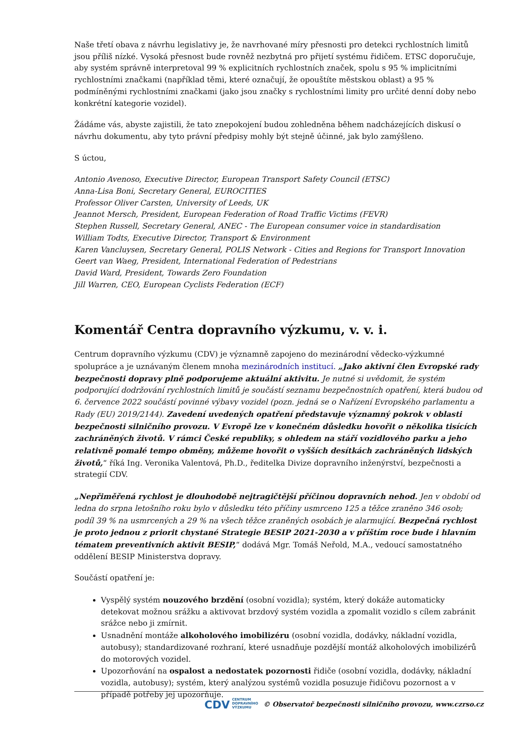Naše třetí obava z návrhu legislativy je, že navrhované míry přesnosti pro detekci rychlostních limitů jsou příliš nízké. Vysoká přesnost bude rovněž nezbytná pro přijetí systému řidičem. ETSC doporučuje, aby systém správně interpretoval 99 % explicitních rychlostních značek, spolu s 95 % implicitními rychlostními značkami (například těmi, které označují, že opouštíte městskou oblast) a 95 % podmíněnými rychlostními značkami (jako jsou značky s rychlostními limity pro určité denní doby nebo konkrétní kategorie vozidel).
Žádáme vás, abyste zajistili, že tato znepokojení budou zohledněna během nadcházejících diskusí o návrhu dokumentu, aby tyto právní předpisy mohly být stejně účinné, jak bylo zamýšleno.
S úctou,
Antonio Avenoso, Executive Director, European Transport Safety Council (ETSC)
Anna-Lisa Boni, Secretary General, EUROCITIES
Professor Oliver Carsten, University of Leeds, UK
Jeannot Mersch, President, European Federation of Road Traffic Victims (FEVR)
Stephen Russell, Secretary General, ANEC - The European consumer voice in standardisation
William Todts, Executive Director, Transport & Environment
Karen Vancluysen, Secretary General, POLIS Network - Cities and Regions for Transport Innovation
Geert van Waeg, President, International Federation of Pedestrians
David Ward, President, Towards Zero Foundation
Jill Warren, CEO, European Cyclists Federation (ECF)
Komentář Centra dopravního výzkumu, v. v. i.
Centrum dopravního výzkumu (CDV) je významně zapojeno do mezinárodní vědecko-výzkumné spolupráce a je uznávaným členem mnoha mezinárodních institucí. „Jako aktivní člen Evropské rady bezpečnosti dopravy plně podporujeme aktuální aktivitu. Je nutné si uvědomit, že systém podporující dodržování rychlostních limitů je součástí seznamu bezpečnostních opatření, která budou od 6. července 2022 součástí povinné výbavy vozidel (pozn. jedná se o Nařízení Evropského parlamentu a Rady (EU) 2019/2144). Zavedení uvedených opatření představuje významný pokrok v oblasti bezpečnosti silničního provozu. V Evropě lze v konečném důsledku hovořit o několika tisících zachráněných životů. V rámci České republiky, s ohledem na stáří vozidlového parku a jeho relativně pomalé tempo obměny, můžeme hovořit o vyšších desítkách zachráněných lidských životů,“ říká Ing. Veronika Valentová, Ph.D., ředitelka Divize dopravního inženýrství, bezpečnosti a strategií CDV.
„Nepřiměřená rychlost je dlouhodobě nejtragičtější příčinou dopravních nehod. Jen v období od ledna do srpna letošního roku bylo v důsledku této příčiny usmrceno 125 a těžce zraněno 346 osob; podíl 39 % na usmrcených a 29 % na všech těžce zraněných osobách je alarmující. Bezpečná rychlost je proto jednou z priorit chystané Strategie BESIP 2021-2030 a v příštím roce bude i hlavním tématem preventivních aktivit BESIP,“ dodává Mgr. Tomáš Neřold, M.A., vedoucí samostatného oddělení BESIP Ministerstva dopravy.
Součástí opatření je:
Vyspělý systém nouzového brzdění (osobní vozidla); systém, který dokáže automaticky detekovat možnou srážku a aktivovat brzdový systém vozidla a zpomalit vozidlo s cílem zabránit srážce nebo ji zmírnit.
Usnadnění montáže alkoholového imobilizéru (osobní vozidla, dodávky, nákladní vozidla, autobusy); standardizované rozhraní, které usnadňuje pozdější montáž alkoholových imobilizérů do motorových vozidel.
Upozorňování na ospalost a nedostatek pozornosti řidiče (osobní vozidla, dodávky, nákladní vozidla, autobusy); systém, který analýzou systémů vozidla posuzuje řidičovu pozornost a v případě potřeby jej upozorňuje.
CDV CENTRUM
DOPRAVNÍHO
VÝZKUMU © Observatoř bezpečnosti silničního provozu, www.czrso.cz